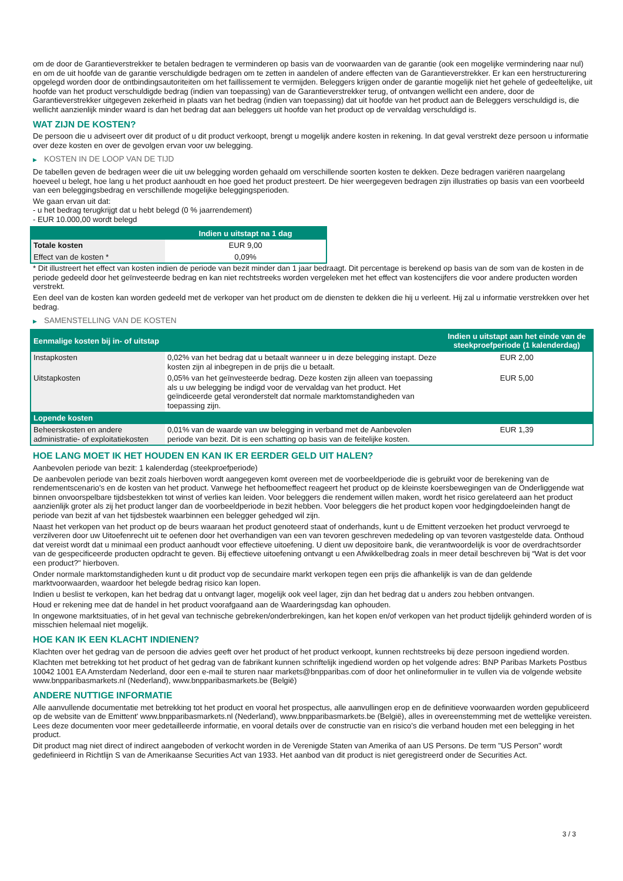om de door de Garantieverstrekker te betalen bedragen te verminderen op basis van de voorwaarden van de garantie (ook een mogelijke vermindering naar nul) en om de uit hoofde van de garantie verschuldigde bedragen om te zetten in aandelen of andere effecten van de Garantieverstrekker. Er kan een herstructurering opgelegd worden door de ontbindingsautoriteiten om het faillissement te vermijden. Beleggers krijgen onder de garantie mogelijk niet het gehele of gedeeltelijke, uit hoofde van het product verschuldigde bedrag (indien van toepassing) van de Garantieverstrekker terug, of ontvangen wellicht een andere, door de Garantieverstrekker uitgegeven zekerheid in plaats van het bedrag (indien van toepassing) dat uit hoofde van het product aan de Beleggers verschuldigd is, die wellicht aanzienlijk minder waard is dan het bedrag dat aan beleggers uit hoofde van het product op de vervaldag verschuldigd is.
WAT ZIJN DE KOSTEN?
De persoon die u adviseert over dit product of u dit product verkoopt, brengt u mogelijk andere kosten in rekening. In dat geval verstrekt deze persoon u informatie over deze kosten en over de gevolgen ervan voor uw belegging.
▶ KOSTEN IN DE LOOP VAN DE TIJD
De tabellen geven de bedragen weer die uit uw belegging worden gehaald om verschillende soorten kosten te dekken. Deze bedragen variëren naargelang hoeveel u belegt, hoe lang u het product aanhoudt en hoe goed het product presteert. De hier weergegeven bedragen zijn illustraties op basis van een voorbeeld van een beleggingsbedrag en verschillende mogelijke beleggingsperioden.
We gaan ervan uit dat:
- u het bedrag terugkrijgt dat u hebt belegd (0 % jaarrendement)
- EUR 10.000,00 wordt belegd
| | Indien u uitstapt na 1 dag |
| --- | --- |
| Totale kosten | EUR 9,00 |
| Effect van de kosten * | 0,09% |
* Dit illustreert het effect van kosten indien de periode van bezit minder dan 1 jaar bedraagt. Dit percentage is berekend op basis van de som van de kosten in de periode gedeeld door het geïnvesteerde bedrag en kan niet rechtstreeks worden vergeleken met het effect van kostencijfers die voor andere producten worden verstrekt.
Een deel van de kosten kan worden gedeeld met de verkoper van het product om de diensten te dekken die hij u verleent. Hij zal u informatie verstrekken over het bedrag.
▶ SAMENSTELLING VAN DE KOSTEN
| Eenmalige kosten bij in- of uitstap | | Indien u uitstapt aan het einde van de steekproefperiode (1 kalenderdag) |
| --- | --- | --- |
| Instapkosten | 0,02% van het bedrag dat u betaalt wanneer u in deze belegging instapt. Deze kosten zijn al inbegrepen in de prijs die u betaalt. | EUR 2,00 |
| Uitstapkosten | 0,05% van het geïnvesteerde bedrag. Deze kosten zijn alleen van toepassing als u uw belegging be indigd voor de vervaldag van het product. Het geïndiceerde getal veronderstelt dat normale marktomstandigheden van toepassing zijn. | EUR 5,00 |
| Lopende kosten | | |
| Beheerskosten en andere administratie- of exploitatiekosten | 0,01% van de waarde van uw belegging in verband met de Aanbevolen periode van bezit. Dit is een schatting op basis van de feitelijke kosten. | EUR 1,39 |
HOE LANG MOET IK HET HOUDEN EN KAN IK ER EERDER GELD UIT HALEN?
Aanbevolen periode van bezit: 1 kalenderdag (steekproefperiode)
De aanbevolen periode van bezit zoals hierboven wordt aangegeven komt overeen met de voorbeeldperiode die is gebruikt voor de berekening van de rendementscenario's en de kosten van het product. Vanwege het hefboomeffect reageert het product op de kleinste koersbewegingen van de Onderliggende wat binnen onvoorspelbare tijdsbestekken tot winst of verlies kan leiden. Voor beleggers die rendement willen maken, wordt het risico gerelateerd aan het product aanzienlijk groter als zij het product langer dan de voorbeeldperiode in bezit hebben. Voor beleggers die het product kopen voor hedgingdoeleinden hangt de periode van bezit af van het tijdsbestek waarbinnen een belegger gehedged wil zijn.
Naast het verkopen van het product op de beurs waaraan het product genoteerd staat of onderhands, kunt u de Emittent verzoeken het product vervroegd te verzilveren door uw Uitoefenrecht uit te oefenen door het overhandigen van een van tevoren geschreven mededeling op van tevoren vastgestelde data. Onthoud dat vereist wordt dat u minimaal een product aanhoudt voor effectieve uitoefening. U dient uw depositoire bank, die verantwoordelijk is voor de overdrachtsorder van de gespecificeerde producten opdracht te geven. Bij effectieve uitoefening ontvangt u een Afwikkelbedrag zoals in meer detail beschreven bij “Wat is det voor een product?" hierboven.
Onder normale marktomstandigheden kunt u dit product vop de secundaire markt verkopen tegen een prijs die afhankelijk is van de dan geldende marktvoorwaarden, waardoor het belegde bedrag risico kan lopen.
Indien u beslist te verkopen, kan het bedrag dat u ontvangt lager, mogelijk ook veel lager, zijn dan het bedrag dat u anders zou hebben ontvangen.
Houd er rekening mee dat de handel in het product voorafgaand aan de Waarderingsdag kan ophouden.
In ongewone marktsituaties, of in het geval van technische gebreken/onderbrekingen, kan het kopen en/of verkopen van het product tijdelijk gehinderd worden of is misschien helemaal niet mogelijk.
HOE KAN IK EEN KLACHT INDIENEN?
Klachten over het gedrag van de persoon die advies geeft over het product of het product verkoopt, kunnen rechtstreeks bij deze persoon ingediend worden.
Klachten met betrekking tot het product of het gedrag van de fabrikant kunnen schriftelijk ingediend worden op het volgende adres: BNP Paribas Markets Postbus 10042 1001 EA Amsterdam Nederland, door een e-mail te sturen naar markets@bnpparibas.com of door het onlineformulier in te vullen via de volgende website www.bnpparibasmarkets.nl (Nederland), www.bnpparibasmarkets.be (België)
ANDERE NUTTIGE INFORMATIE
Alle aanvullende documentatie met betrekking tot het product en vooral het prospectus, alle aanvullingen erop en de definitieve voorwaarden worden gepubliceerd op de website van de Emittent' www.bnpparibasmarkets.nl (Nederland), www.bnpparibasmarkets.be (België), alles in overeenstemming met de wettelijke vereisten. Lees deze documenten voor meer gedetailleerde informatie, en vooral details over de constructie van en risico’s die verband houden met een belegging in het product.
Dit product mag niet direct of indirect aangeboden of verkocht worden in de Verenigde Staten van Amerika of aan US Persons. De term "US Person" wordt gedefinieerd in Richtlijn S van de Amerikaanse Securities Act van 1933. Het aanbod van dit product is niet geregistreerd onder de Securities Act.
3 / 3